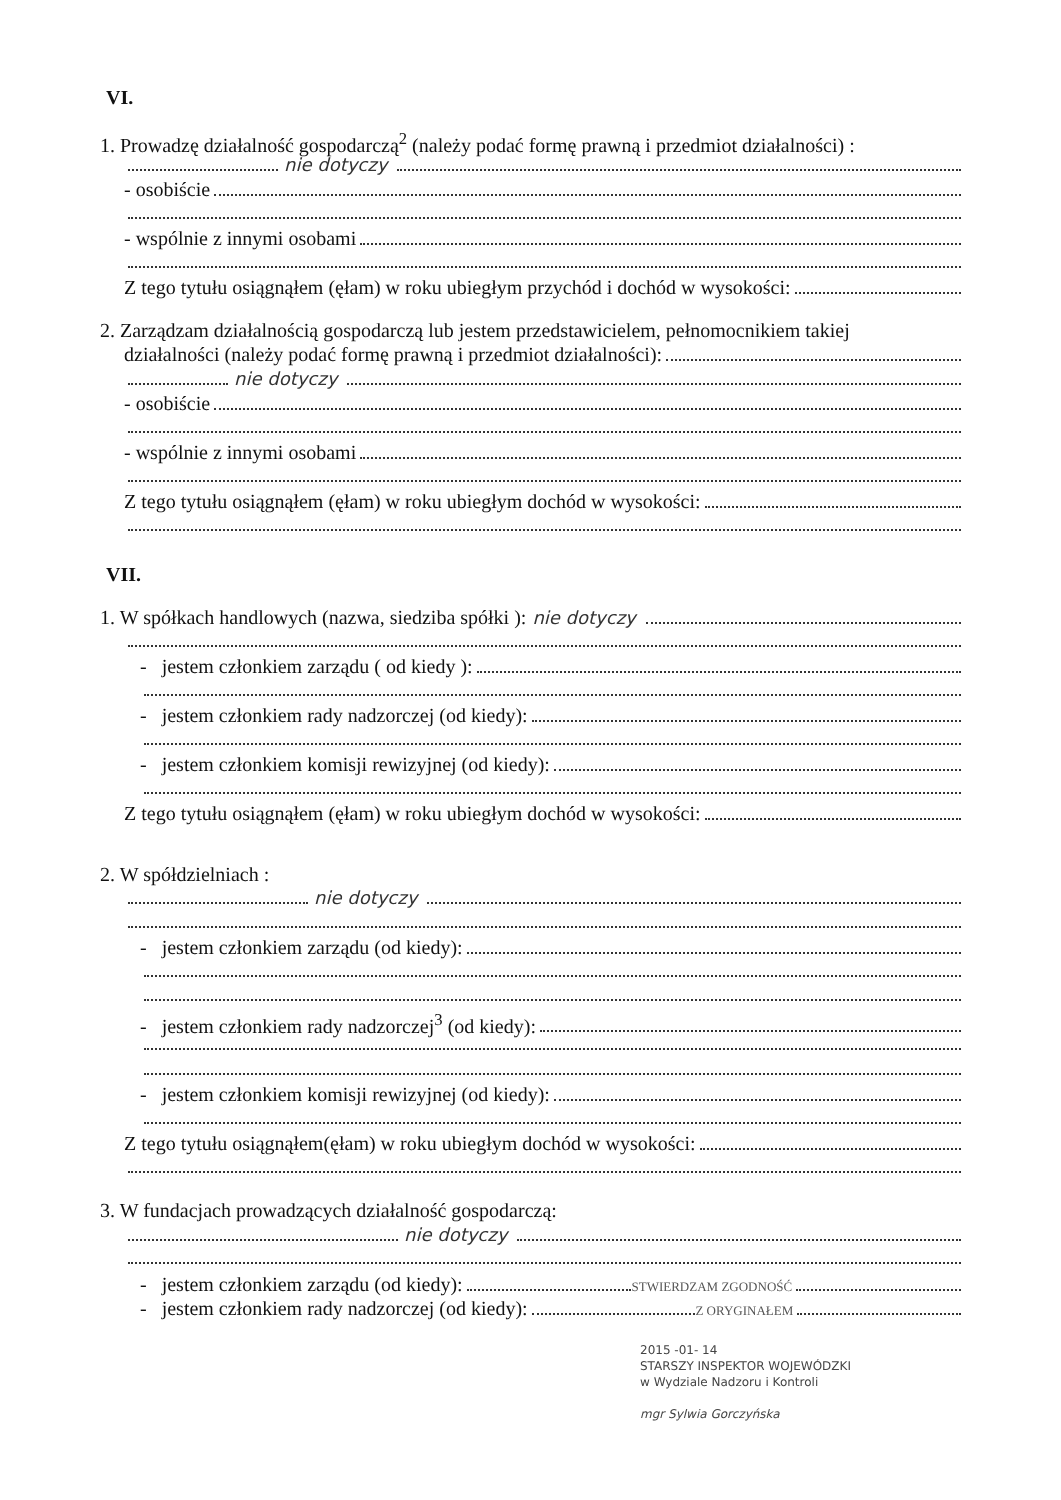VI.
1. Prowadzę działalność gospodarczą<sup>2</sup> (należy podać formę prawną i przedmiot działalności) :
nie dotyczy
- osobiście
- wspólnie z innymi osobami
Z tego tytułu osiągnąłem (ęłam) w roku ubiegłym przychód i dochód w wysokości:
2. Zarządzam działalnością gospodarczą lub jestem przedstawicielem, pełnomocnikiem takiej
działalności (należy podać formę prawną i przedmiot działalności):
nie dotyczy
- osobiście
- wspólnie z innymi osobami
Z tego tytułu osiągnąłem (ęłam) w roku ubiegłym dochód w wysokości:
VII.
1. W spółkach handlowych (nazwa, siedziba spółki ): nie dotyczy
- jestem członkiem zarządu ( od kiedy ):
- jestem członkiem rady nadzorczej (od kiedy):
- jestem członkiem komisji rewizyjnej (od kiedy):
Z tego tytułu osiągnąłem (ęłam) w roku ubiegłym dochód w wysokości:
2. W spółdzielniach :
nie dotyczy
- jestem członkiem zarządu (od kiedy):
- jestem członkiem rady nadzorczej<sup>3</sup> (od kiedy):
- jestem członkiem komisji rewizyjnej (od kiedy):
Z tego tytułu osiągnąłem(ęłam) w roku ubiegłym dochód w wysokości:
3. W fundacjach prowadzących działalność gospodarczą:
nie dotyczy
- jestem członkiem zarządu (od kiedy):
STWIERDZAM ZGODNOŚĆ
- jestem członkiem rady nadzorczej (od kiedy):
Z ORYGINAŁEM
2015 -01- 14
STARSZY INSPEKTOR WOJEWÓDZKI
w Wydziale Nadzoru i Kontroli
mgr Sylwia Gorczyńska